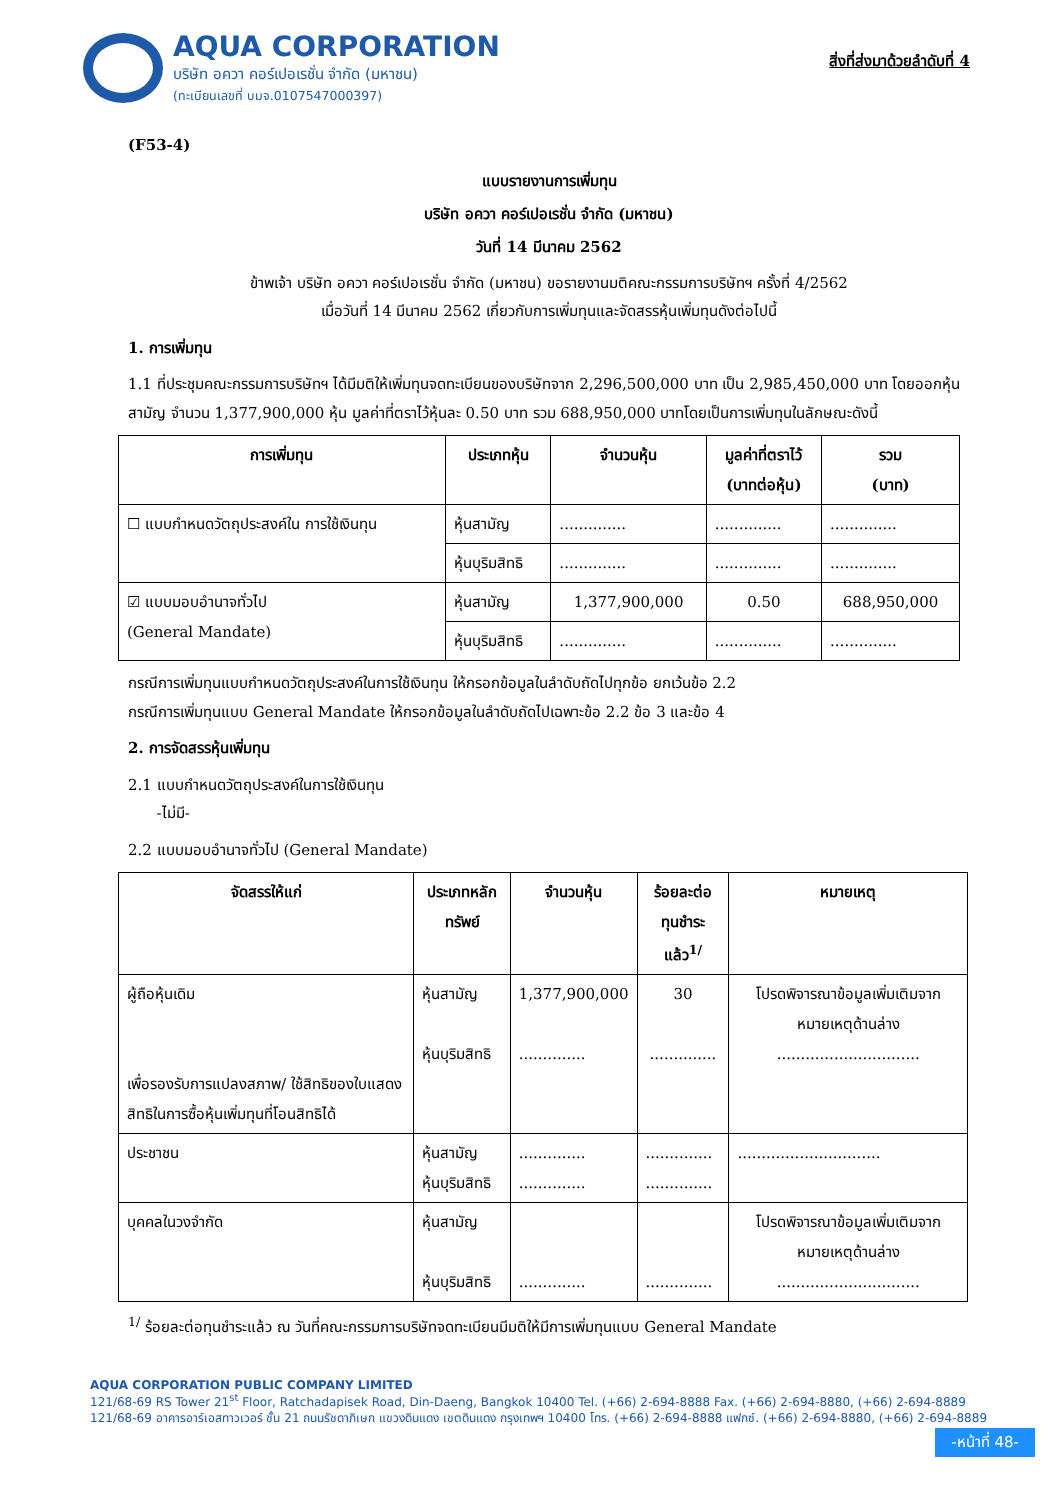AQUA CORPORATION
บริษัท อควา คอร์เปอเรชั่น จำกัด (มหาชน)
(ทะเบียนเลขที่ บมจ.0107547000397)
สิ่งที่ส่งมาด้วยลำดับที่ 4
(F53-4)
แบบรายงานการเพิ่มทุน
บริษัท อควา คอร์เปอเรชั่น จำกัด (มหาชน)
วันที่ 14 มีนาคม 2562
ข้าพเจ้า บริษัท อควา คอร์เปอเรชั่น จำกัด (มหาชน) ขอรายงานมติคณะกรรมการบริษัทฯ ครั้งที่ 4/2562
เมื่อวันที่ 14 มีนาคม 2562 เกี่ยวกับการเพิ่มทุนและจัดสรรหุ้นเพิ่มทุนดังต่อไปนี้
1. การเพิ่มทุน
1.1 ที่ประชุมคณะกรรมการบริษัทฯ ได้มีมติให้เพิ่มทุนจดทะเบียนของบริษัทจาก 2,296,500,000 บาท เป็น 2,985,450,000 บาท โดยออกหุ้นสามัญ จำนวน 1,377,900,000 หุ้น มูลค่าที่ตราไว้หุ้นละ 0.50 บาท รวม 688,950,000 บาทโดยเป็นการเพิ่มทุนในลักษณะดังนี้
| การเพิ่มทุน | ประเภทหุ้น | จำนวนหุ้น | มูลค่าที่ตราไว้ (บาทต่อหุ้น) | รวม (บาท) |
| --- | --- | --- | --- | --- |
| ☐ แบบกำหนดวัตถุประสงค์ใน การใช้เงินทุน | หุ้นสามัญ | .............. | .............. | .............. |
| | หุ้นบุริมสิทธิ | .............. | .............. | .............. |
| ☑ แบบมอบอำนาจทั่วไป (General Mandate) | หุ้นสามัญ | 1,377,900,000 | 0.50 | 688,950,000 |
| | หุ้นบุริมสิทธิ | .............. | .............. | .............. |
กรณีการเพิ่มทุนแบบกำหนดวัตถุประสงค์ในการใช้เงินทุน ให้กรอกข้อมูลในลำดับถัดไปทุกข้อ ยกเว้นข้อ 2.2
กรณีการเพิ่มทุนแบบ General Mandate ให้กรอกข้อมูลในลำดับถัดไปเฉพาะข้อ 2.2 ข้อ 3 และข้อ 4
2. การจัดสรรหุ้นเพิ่มทุน
2.1 แบบกำหนดวัตถุประสงค์ในการใช้เงินทุน
-ไม่มี-
2.2 แบบมอบอำนาจทั่วไป (General Mandate)
| จัดสรรให้แก่ | ประเภทหลักทรัพย์ | จำนวนหุ้น | ร้อยละต่อ ทุนชำระแล้ว<sup>1/</sup> | หมายเหตุ |
| --- | --- | --- | --- | --- |
| ผู้ถือหุ้นเดิม เพื่อรองรับการแปลงสภาพ/ ใช้สิทธิของใบแสดงสิทธิในการซื้อหุ้นเพิ่มทุนที่โอนสิทธิได้ | หุ้นสามัญ หุ้นบุริมสิทธิ | 1,377,900,000 .............. | 30 .............. | โปรดพิจารณาข้อมูลเพิ่มเติมจาก หมายเหตุด้านล่าง .............................. |
| ประชาชน | หุ้นสามัญ หุ้นบุริมสิทธิ | .............. .............. | .............. .............. | .............................. |
| บุคคลในวงจำกัด | หุ้นสามัญ หุ้นบุริมสิทธิ | .............. | .............. | โปรดพิจารณาข้อมูลเพิ่มเติมจาก หมายเหตุด้านล่าง .............................. |
<sup>1/</sup> ร้อยละต่อทุนชำระแล้ว ณ วันที่คณะกรรมการบริษัทจดทะเบียนมีมติให้มีการเพิ่มทุนแบบ General Mandate
AQUA CORPORATION PUBLIC COMPANY LIMITED
121/68-69 RS Tower 21<sup>st</sup> Floor, Ratchadapisek Road, Din-Daeng, Bangkok 10400 Tel. (+66) 2-694-8888 Fax. (+66) 2-694-8880, (+66) 2-694-8889
121/68-69 อาคารอาร์เอสทาวเวอร์ ชั้น 21 ถนนรัชดาภิเษก แขวงดินแดง เขตดินแดง กรุงเทพฯ 10400 โทร. (+66) 2-694-8888 แฟกซ์. (+66) 2-694-8880, (+66) 2-694-8889
-หน้าที่ 48-